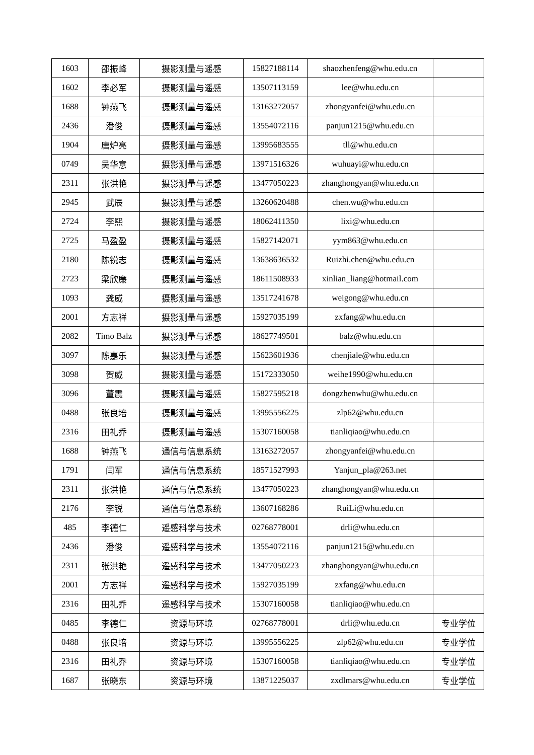| 1603 | 邵振峰 | 摄影测量与遥感 | 15827188114 | shaozhenfeng@whu.edu.cn | |
| 1602 | 李必军 | 摄影测量与遥感 | 13507113159 | lee@whu.edu.cn | |
| 1688 | 钟燕飞 | 摄影测量与遥感 | 13163272057 | zhongyanfei@whu.edu.cn | |
| 2436 | 潘俊 | 摄影测量与遥感 | 13554072116 | panjun1215@whu.edu.cn | |
| 1904 | 唐炉亮 | 摄影测量与遥感 | 13995683555 | tll@whu.edu.cn | |
| 0749 | 吴华意 | 摄影测量与遥感 | 13971516326 | wuhuayi@whu.edu.cn | |
| 2311 | 张洪艳 | 摄影测量与遥感 | 13477050223 | zhanghongyan@whu.edu.cn | |
| 2945 | 武辰 | 摄影测量与遥感 | 13260620488 | chen.wu@whu.edu.cn | |
| 2724 | 李熙 | 摄影测量与遥感 | 18062411350 | lixi@whu.edu.cn | |
| 2725 | 马盈盈 | 摄影测量与遥感 | 15827142071 | yym863@whu.edu.cn | |
| 2180 | 陈锐志 | 摄影测量与遥感 | 13638636532 | Ruizhi.chen@whu.edu.cn | |
| 2723 | 梁欣廉 | 摄影测量与遥感 | 18611508933 | xinlian_liang@hotmail.com | |
| 1093 | 龚威 | 摄影测量与遥感 | 13517241678 | weigong@whu.edu.cn | |
| 2001 | 方志祥 | 摄影测量与遥感 | 15927035199 | zxfang@whu.edu.cn | |
| 2082 | Timo Balz | 摄影测量与遥感 | 18627749501 | balz@whu.edu.cn | |
| 3097 | 陈嘉乐 | 摄影测量与遥感 | 15623601936 | chenjiale@whu.edu.cn | |
| 3098 | 贺威 | 摄影测量与遥感 | 15172333050 | weihe1990@whu.edu.cn | |
| 3096 | 董震 | 摄影测量与遥感 | 15827595218 | dongzhenwhu@whu.edu.cn | |
| 0488 | 张良培 | 摄影测量与遥感 | 13995556225 | zlp62@whu.edu.cn | |
| 2316 | 田礼乔 | 摄影测量与遥感 | 15307160058 | tianliqiao@whu.edu.cn | |
| 1688 | 钟燕飞 | 通信与信息系统 | 13163272057 | zhongyanfei@whu.edu.cn | |
| 1791 | 闫军 | 通信与信息系统 | 18571527993 | Yanjun_pla@263.net | |
| 2311 | 张洪艳 | 通信与信息系统 | 13477050223 | zhanghongyan@whu.edu.cn | |
| 2176 | 李锐 | 通信与信息系统 | 13607168286 | RuiLi@whu.edu.cn | |
| 485 | 李德仁 | 遥感科学与技术 | 02768778001 | drli@whu.edu.cn | |
| 2436 | 潘俊 | 遥感科学与技术 | 13554072116 | panjun1215@whu.edu.cn | |
| 2311 | 张洪艳 | 遥感科学与技术 | 13477050223 | zhanghongyan@whu.edu.cn | |
| 2001 | 方志祥 | 遥感科学与技术 | 15927035199 | zxfang@whu.edu.cn | |
| 2316 | 田礼乔 | 遥感科学与技术 | 15307160058 | tianliqiao@whu.edu.cn | |
| 0485 | 李德仁 | 资源与环境 | 02768778001 | drli@whu.edu.cn | 专业学位 |
| 0488 | 张良培 | 资源与环境 | 13995556225 | zlp62@whu.edu.cn | 专业学位 |
| 2316 | 田礼乔 | 资源与环境 | 15307160058 | tianliqiao@whu.edu.cn | 专业学位 |
| 1687 | 张晓东 | 资源与环境 | 13871225037 | zxdlmars@whu.edu.cn | 专业学位 |